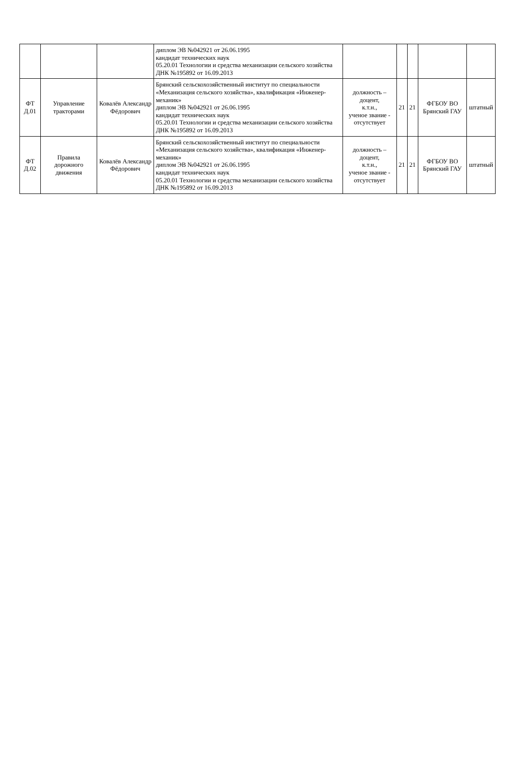| | | | диплом ЭВ №042921 от 26.06.1995 кандидат технических наук 05.20.01 Технологии и средства механизации сельского хозяйства ДНК №195892 от 16.09.2013 | | | | | |
| ФТ Д.01 | Управление тракторами | Ковалёв Александр Фёдорович | Брянский сельскохозяйственный институт по специальности «Механизация сельского хозяйства», квалификация «Инженер-механик» диплом ЭВ №042921 от 26.06.1995 кандидат технических наук 05.20.01 Технологии и средства механизации сельского хозяйства ДНК №195892 от 16.09.2013 | должность – доцент, к.т.н., ученое звание - отсутствует | 21 | 21 | ФГБОУ ВО Брянский ГАУ | штатный |
| ФТ Д.02 | Правила дорожного движения | Ковалёв Александр Фёдорович | Брянский сельскохозяйственный институт по специальности «Механизация сельского хозяйства», квалификация «Инженер-механик» диплом ЭВ №042921 от 26.06.1995 кандидат технических наук 05.20.01 Технологии и средства механизации сельского хозяйства ДНК №195892 от 16.09.2013 | должность – доцент, к.т.н., ученое звание - отсутствует | 21 | 21 | ФГБОУ ВО Брянский ГАУ | штатный |